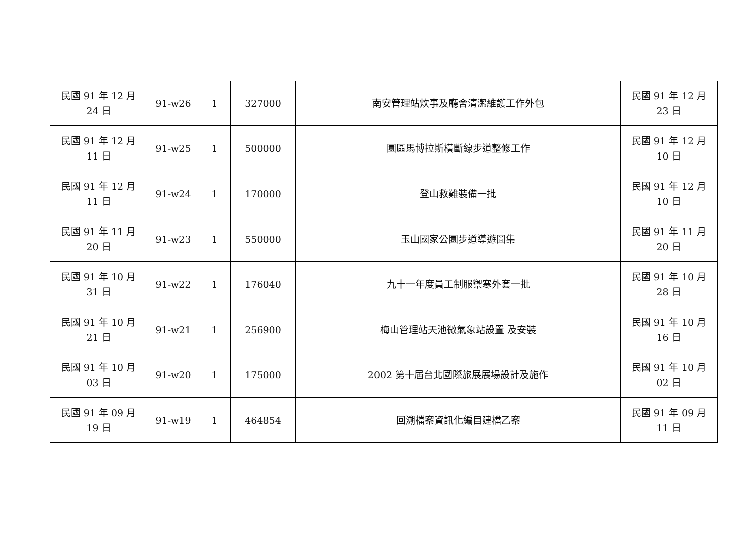| 民國 91 年 12 月 24 日 | 91-w26 | 1 | 327000 | 南安管理站炊事及廳舍清潔維護工作外包 | 民國 91 年 12 月 23 日 |
| 民國 91 年 12 月 11 日 | 91-w25 | 1 | 500000 | 園區馬博拉斯橫斷線步道整修工作 | 民國 91 年 12 月 10 日 |
| 民國 91 年 12 月 11 日 | 91-w24 | 1 | 170000 | 登山救難裝備一批 | 民國 91 年 12 月 10 日 |
| 民國 91 年 11 月 20 日 | 91-w23 | 1 | 550000 | 玉山國家公園步道導遊圖集 | 民國 91 年 11 月 20 日 |
| 民國 91 年 10 月 31 日 | 91-w22 | 1 | 176040 | 九十一年度員工制服禦寒外套一批 | 民國 91 年 10 月 28 日 |
| 民國 91 年 10 月 21 日 | 91-w21 | 1 | 256900 | 梅山管理站天池微氣象站設置 及安裝 | 民國 91 年 10 月 16 日 |
| 民國 91 年 10 月 03 日 | 91-w20 | 1 | 175000 | 2002 第十屆台北國際旅展展場設計及施作 | 民國 91 年 10 月 02 日 |
| 民國 91 年 09 月 19 日 | 91-w19 | 1 | 464854 | 回溯檔案資訊化編目建檔乙案 | 民國 91 年 09 月 11 日 |